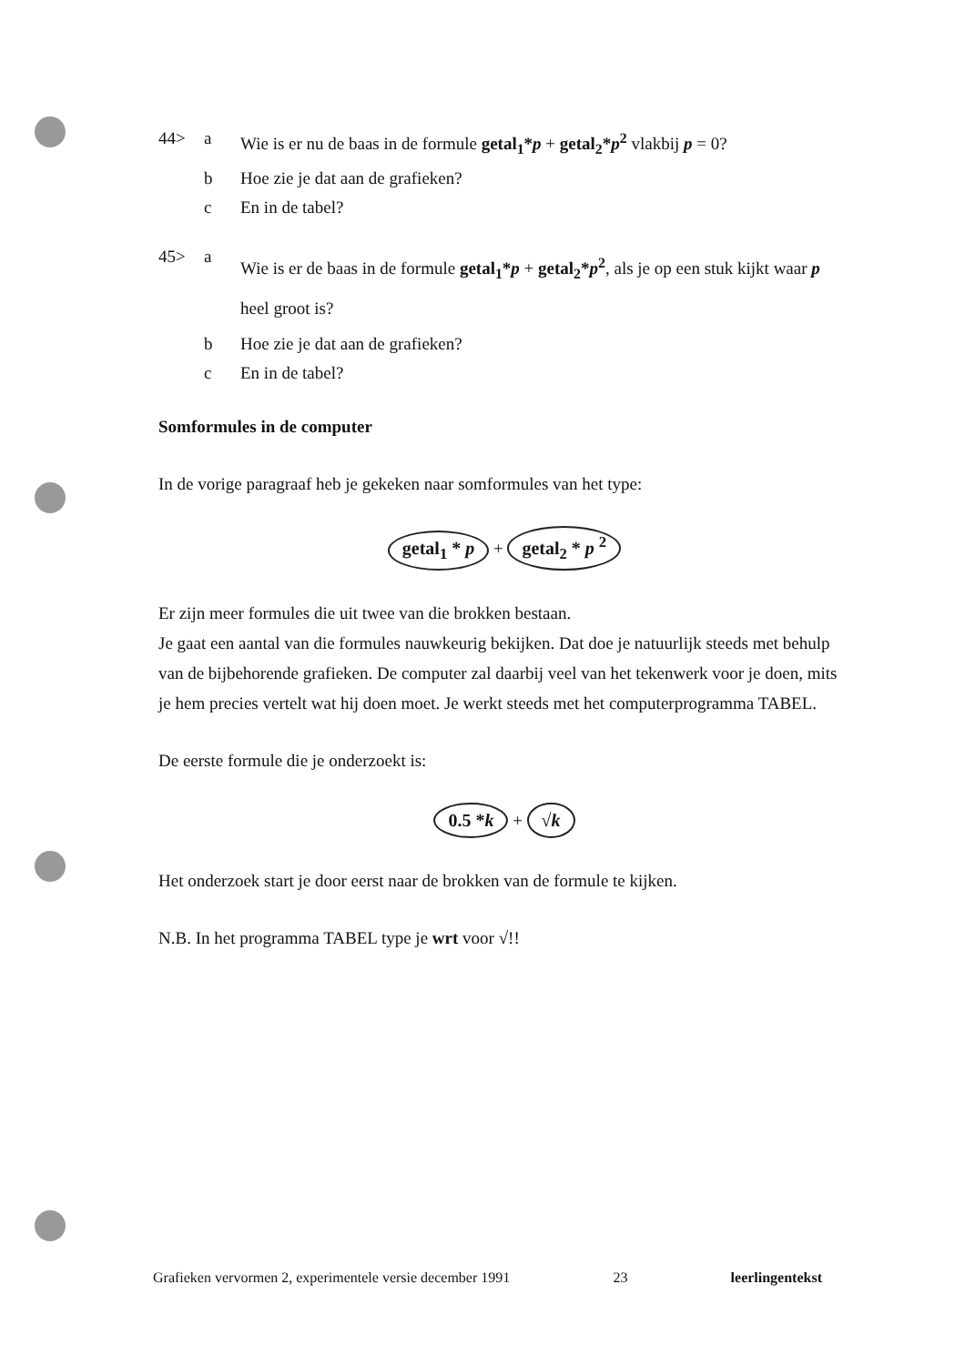44> a Wie is er nu de baas in de formule getal<sub>1</sub>*p + getal<sub>2</sub>*p<sup>2</sup> vlakbij p = 0?
b Hoe zie je dat aan de grafieken?
c En in de tabel?
45> a Wie is er de baas in de formule getal<sub>1</sub>*p + getal<sub>2</sub>*p<sup>2</sup>, als je op een stuk kijkt waar p heel groot is?
b Hoe zie je dat aan de grafieken?
c En in de tabel?
Somformules in de computer
In de vorige paragraaf heb je gekeken naar somformules van het type:
getal<sub>1</sub> * p + getal<sub>2</sub> * p <sup>2</sup>
Er zijn meer formules die uit twee van die brokken bestaan.
Je gaat een aantal van die formules nauwkeurig bekijken. Dat doe je natuurlijk steeds met behulp van de bijbehorende grafieken. De computer zal daarbij veel van het tekenwerk voor je doen, mits je hem precies vertelt wat hij doen moet. Je werkt steeds met het computerprogramma TABEL.
De eerste formule die je onderzoekt is:
0.5 *k + √k
Het onderzoek start je door eerst naar de brokken van de formule te kijken.
N.B. In het programma TABEL type je wrt voor √!!
Grafieken vervormen 2, experimentele versie december 1991 23 leerlingentekst